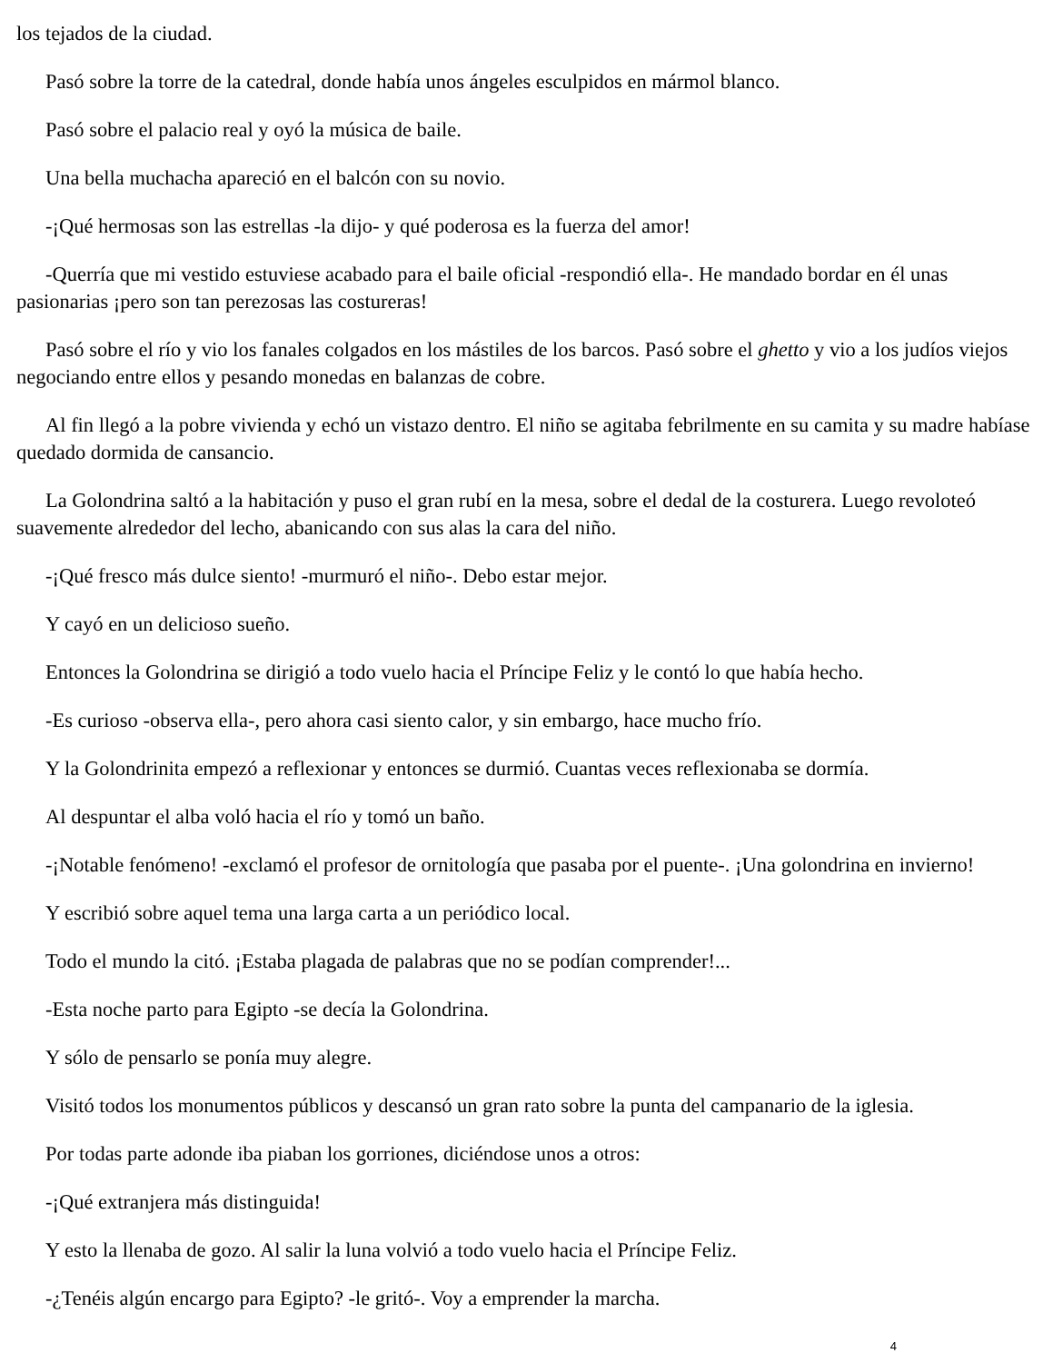los tejados de la ciudad.
Pasó sobre la torre de la catedral, donde había unos ángeles esculpidos en mármol blanco.
Pasó sobre el palacio real y oyó la música de baile.
Una bella muchacha apareció en el balcón con su novio.
-¡Qué hermosas son las estrellas -la dijo- y qué poderosa es la fuerza del amor!
-Querría que mi vestido estuviese acabado para el baile oficial -respondió ella-. He mandado bordar en él unas pasionarias ¡pero son tan perezosas las costureras!
Pasó sobre el río y vio los fanales colgados en los mástiles de los barcos. Pasó sobre el ghetto y vio a los judíos viejos negociando entre ellos y pesando monedas en balanzas de cobre.
Al fin llegó a la pobre vivienda y echó un vistazo dentro. El niño se agitaba febrilmente en su camita y su madre habíase quedado dormida de cansancio.
La Golondrina saltó a la habitación y puso el gran rubí en la mesa, sobre el dedal de la costurera. Luego revoloteó suavemente alrededor del lecho, abanicando con sus alas la cara del niño.
-¡Qué fresco más dulce siento! -murmuró el niño-. Debo estar mejor.
Y cayó en un delicioso sueño.
Entonces la Golondrina se dirigió a todo vuelo hacia el Príncipe Feliz y le contó lo que había hecho.
-Es curioso -observa ella-, pero ahora casi siento calor, y sin embargo, hace mucho frío.
Y la Golondrinita empezó a reflexionar y entonces se durmió. Cuantas veces reflexionaba se dormía.
Al despuntar el alba voló hacia el río y tomó un baño.
-¡Notable fenómeno! -exclamó el profesor de ornitología que pasaba por el puente-. ¡Una golondrina en invierno!
Y escribió sobre aquel tema una larga carta a un periódico local.
Todo el mundo la citó. ¡Estaba plagada de palabras que no se podían comprender!...
-Esta noche parto para Egipto -se decía la Golondrina.
Y sólo de pensarlo se ponía muy alegre.
Visitó todos los monumentos públicos y descansó un gran rato sobre la punta del campanario de la iglesia.
Por todas parte adonde iba piaban los gorriones, diciéndose unos a otros:
-¡Qué extranjera más distinguida!
Y esto la llenaba de gozo. Al salir la luna volvió a todo vuelo hacia el Príncipe Feliz.
-¿Tenéis algún encargo para Egipto? -le gritó-. Voy a emprender la marcha.
4